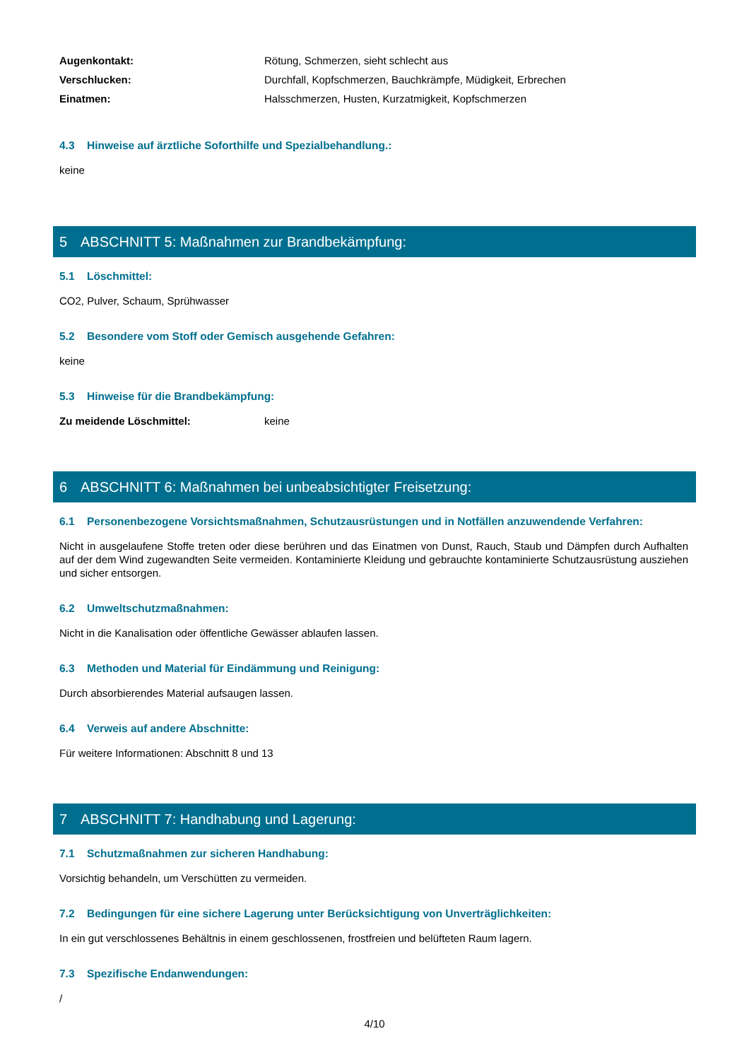Augenkontakt: Rötung, Schmerzen, sieht schlecht aus
Verschlucken: Durchfall, Kopfschmerzen, Bauchkrämpfe, Müdigkeit, Erbrechen
Einatmen: Halsschmerzen, Husten, Kurzatmigkeit, Kopfschmerzen
4.3 Hinweise auf ärztliche Soforthilfe und Spezialbehandlung.:
keine
5 ABSCHNITT 5: Maßnahmen zur Brandbekämpfung:
5.1 Löschmittel:
CO2, Pulver, Schaum, Sprühwasser
5.2 Besondere vom Stoff oder Gemisch ausgehende Gefahren:
keine
5.3 Hinweise für die Brandbekämpfung:
Zu meidende Löschmittel: keine
6 ABSCHNITT 6: Maßnahmen bei unbeabsichtigter Freisetzung:
6.1 Personenbezogene Vorsichtsmaßnahmen, Schutzausrüstungen und in Notfällen anzuwendende Verfahren:
Nicht in ausgelaufene Stoffe treten oder diese berühren und das Einatmen von Dunst, Rauch, Staub und Dämpfen durch Aufhalten auf der dem Wind zugewandten Seite vermeiden. Kontaminierte Kleidung und gebrauchte kontaminierte Schutzausrüstung ausziehen und sicher entsorgen.
6.2 Umweltschutzmaßnahmen:
Nicht in die Kanalisation oder öffentliche Gewässer ablaufen lassen.
6.3 Methoden und Material für Eindämmung und Reinigung:
Durch absorbierendes Material aufsaugen lassen.
6.4 Verweis auf andere Abschnitte:
Für weitere Informationen: Abschnitt 8 und 13
7 ABSCHNITT 7: Handhabung und Lagerung:
7.1 Schutzmaßnahmen zur sicheren Handhabung:
Vorsichtig behandeln, um Verschütten zu vermeiden.
7.2 Bedingungen für eine sichere Lagerung unter Berücksichtigung von Unverträglichkeiten:
In ein gut verschlossenes Behältnis in einem geschlossenen, frostfreien und belüfteten Raum lagern.
7.3 Spezifische Endanwendungen:
/
4/10